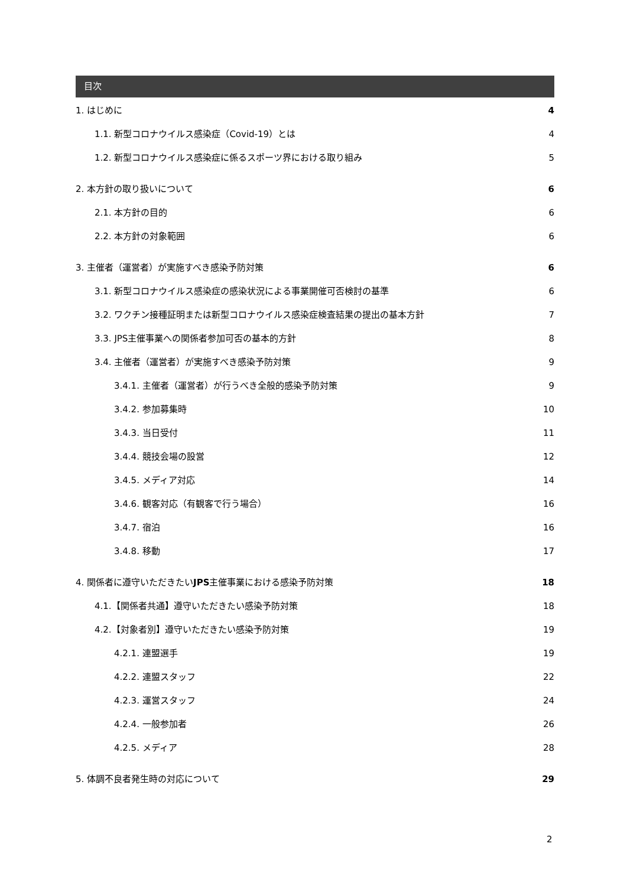目次
1. はじめに 4
1.1. 新型コロナウイルス感染症（Covid-19）とは 4
1.2. 新型コロナウイルス感染症に係るスポーツ界における取り組み 5
2. 本方針の取り扱いについて 6
2.1. 本方針の目的 6
2.2. 本方針の対象範囲 6
3. 主催者（運営者）が実施すべき感染予防対策 6
3.1. 新型コロナウイルス感染症の感染状況による事業開催可否検討の基準 6
3.2. ワクチン接種証明または新型コロナウイルス感染症検査結果の提出の基本方針 7
3.3. JPS主催事業への関係者参加可否の基本的方針 8
3.4. 主催者（運営者）が実施すべき感染予防対策 9
3.4.1. 主催者（運営者）が行うべき全般的感染予防対策 9
3.4.2. 参加募集時 10
3.4.3. 当日受付 11
3.4.4. 競技会場の設営 12
3.4.5. メディア対応 14
3.4.6. 観客対応（有観客で行う場合） 16
3.4.7. 宿泊 16
3.4.8. 移動 17
4. 関係者に遵守いただきたいJPS主催事業における感染予防対策 18
4.1.【関係者共通】遵守いただきたい感染予防対策 18
4.2.【対象者別】遵守いただきたい感染予防対策 19
4.2.1. 連盟選手 19
4.2.2. 連盟スタッフ 22
4.2.3. 運営スタッフ 24
4.2.4. 一般参加者 26
4.2.5. メディア 28
5. 体調不良者発生時の対応について 29
2